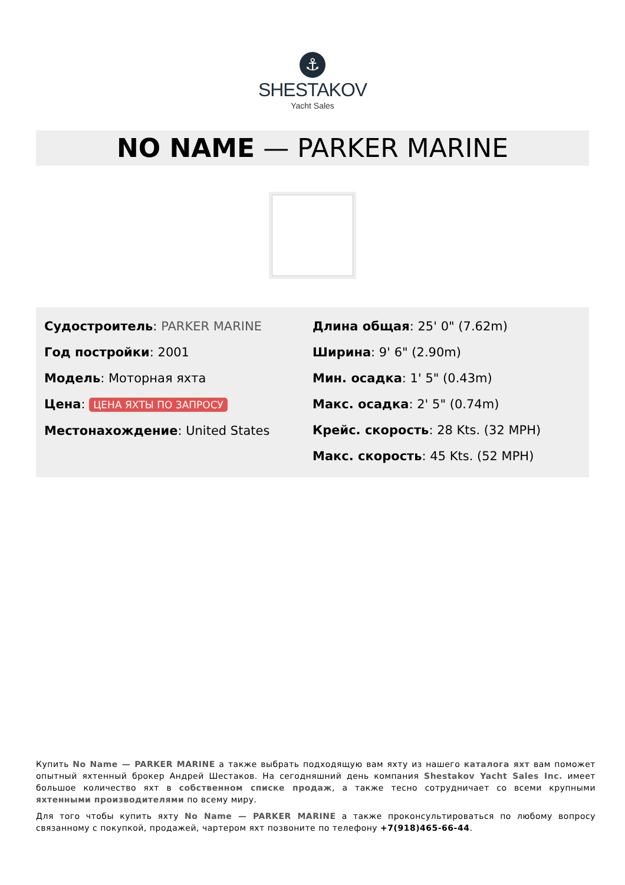⚓
SHESTAKOV
Yacht Sales
NO NAME — PARKER MARINE
Судостроитель: PARKER MARINE
Год постройки: 2001
Модель: Моторная яхта
Цена: ЦЕНА ЯХТЫ ПО ЗАПРОСУ
Местонахождение: United States
Длина общая: 25' 0" (7.62m)
Ширина: 9' 6" (2.90m)
Мин. осадка: 1' 5" (0.43m)
Макс. осадка: 2' 5" (0.74m)
Крейс. скорость: 28 Kts. (32 MPH)
Макс. скорость: 45 Kts. (52 MPH)
Купить No Name — PARKER MARINE а также выбрать подходящую вам яхту из нашего каталога яхт вам поможет опытный яхтенный брокер Андрей Шестаков. На сегодняшний день компания Shestakov Yacht Sales Inc. имеет большое количество яхт в собственном списке продаж, а также тесно сотрудничает со всеми крупными яхтенными производителями по всему миру.
Для того чтобы купить яхту No Name — PARKER MARINE а также проконсультироваться по любому вопросу связанному с покупкой, продажей, чартером яхт позвоните по телефону +7(918)465-66-44.